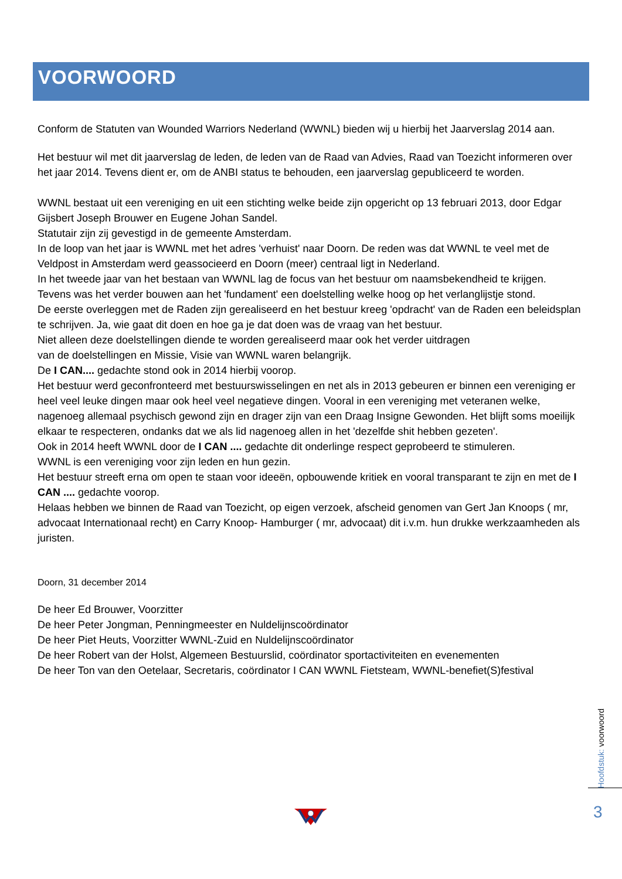VOORWOORD
Conform de Statuten van Wounded Warriors Nederland (WWNL) bieden wij u hierbij het Jaarverslag 2014 aan.
Het bestuur wil met dit jaarverslag de leden, de leden van de Raad van Advies, Raad van Toezicht informeren over het jaar 2014. Tevens dient er, om de ANBI status te behouden, een jaarverslag gepubliceerd te worden.
WWNL bestaat uit een vereniging en uit een stichting welke beide zijn opgericht op 13 februari 2013, door Edgar Gijsbert Joseph Brouwer en Eugene Johan Sandel.
Statutair zijn zij gevestigd in de gemeente Amsterdam.
In de loop van het jaar is WWNL met het adres 'verhuist' naar Doorn. De reden was dat WWNL te veel met de Veldpost in Amsterdam werd geassocieerd en Doorn (meer) centraal ligt in Nederland.
In het tweede jaar van het bestaan van WWNL lag de focus van het bestuur om naamsbekendheid te krijgen. Tevens was het verder bouwen aan het 'fundament' een doelstelling welke hoog op het verlanglijstje stond.
De eerste overleggen met de Raden zijn gerealiseerd en het bestuur kreeg 'opdracht' van de Raden een beleidsplan te schrijven. Ja, wie gaat dit doen en hoe ga je dat doen was de vraag van het bestuur.
Niet alleen deze doelstellingen diende te worden gerealiseerd maar ook het verder uitdragen
van de doelstellingen en Missie, Visie van WWNL waren belangrijk.
De I CAN.... gedachte stond ook in 2014 hierbij voorop.
Het bestuur werd geconfronteerd met bestuurswisselingen en net als in 2013 gebeuren er binnen een vereniging er heel veel leuke dingen maar ook heel veel negatieve dingen. Vooral in een vereniging met veteranen welke, nagenoeg allemaal psychisch gewond zijn en drager zijn van een Draag Insigne Gewonden. Het blijft soms moeilijk elkaar te respecteren, ondanks dat we als lid nagenoeg allen in het 'dezelfde shit hebben gezeten'.
Ook in 2014 heeft WWNL door de I CAN .... gedachte dit onderlinge respect geprobeerd te stimuleren.
WWNL is een vereniging voor zijn leden en hun gezin.
Het bestuur streeft erna om open te staan voor ideeën, opbouwende kritiek en vooral transparant te zijn en met de I CAN .... gedachte voorop.
Helaas hebben we binnen de Raad van Toezicht, op eigen verzoek, afscheid genomen van Gert Jan Knoops ( mr, advocaat Internationaal recht) en Carry Knoop- Hamburger ( mr, advocaat) dit i.v.m. hun drukke werkzaamheden als juristen.
Doorn, 31 december 2014
De heer Ed Brouwer, Voorzitter
De heer Peter Jongman, Penningmeester en Nuldelijnscoördinator
De heer Piet Heuts, Voorzitter WWNL-Zuid en Nuldelijnscoördinator
De heer Robert van der Holst, Algemeen Bestuurslid, coördinator sportactiviteiten en evenementen
De heer Ton van den Oetelaar, Secretaris, coördinator I CAN WWNL Fietsteam, WWNL-benefiet(S)festival
Hoofdstuk: voorwoord
3